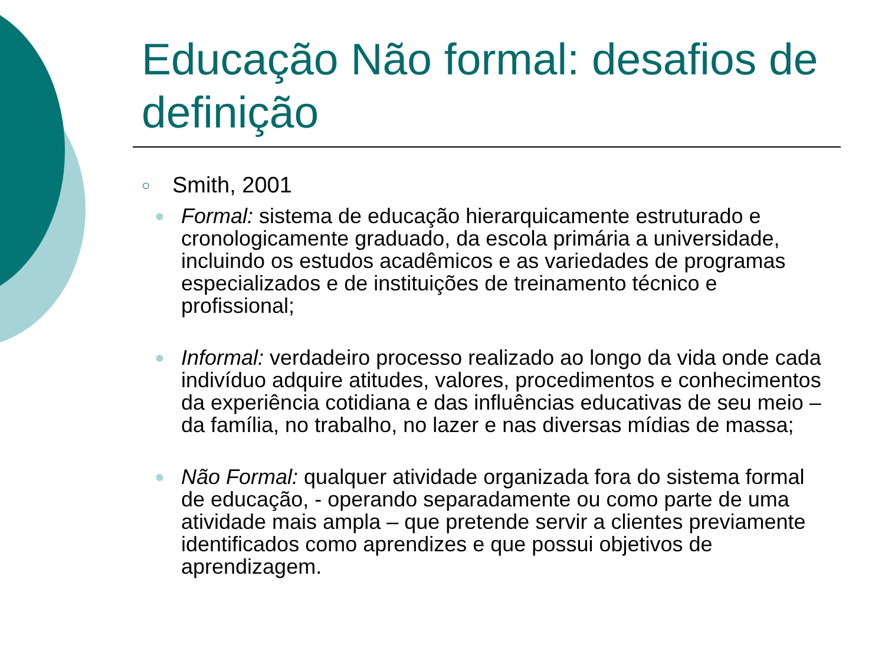Educação Não formal: desafios de definição
○ Smith, 2001
● Formal: sistema de educação hierarquicamente estruturado e cronologicamente graduado, da escola primária a universidade, incluindo os estudos acadêmicos e as variedades de programas especializados e de instituições de treinamento técnico e profissional;
● Informal: verdadeiro processo realizado ao longo da vida onde cada indivíduo adquire atitudes, valores, procedimentos e conhecimentos da experiência cotidiana e das influências educativas de seu meio – da família, no trabalho, no lazer e nas diversas mídias de massa;
● Não Formal: qualquer atividade organizada fora do sistema formal de educação, - operando separadamente ou como parte de uma atividade mais ampla – que pretende servir a clientes previamente identificados como aprendizes e que possui objetivos de aprendizagem.